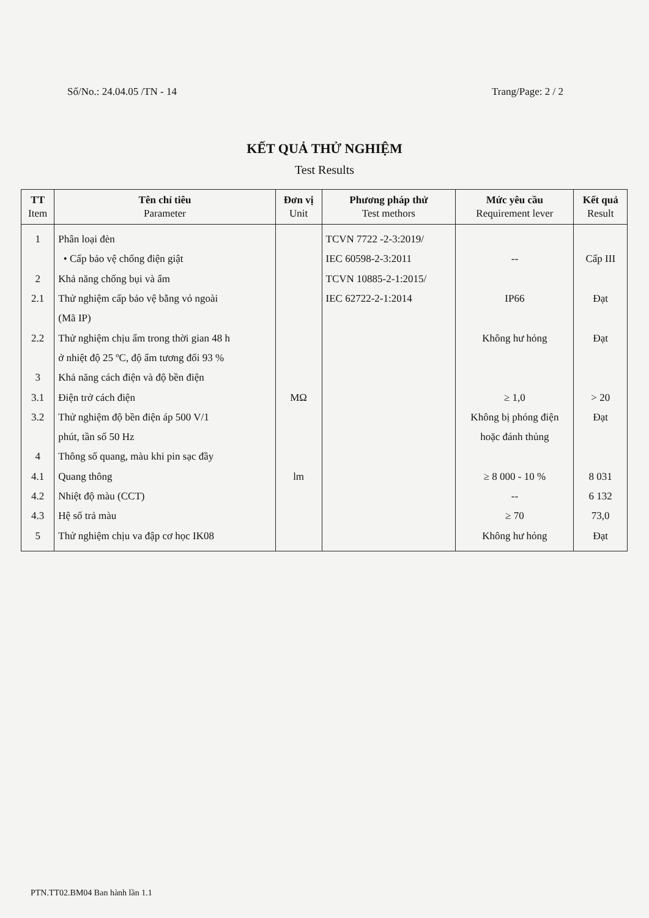Số/No.: 24.04.05 /TN - 14 Trang/Page: 2 / 2
KẾT QUẢ THỬ NGHIỆM
Test Results
| TT Item | Tên chỉ tiêu Parameter | Đơn vị Unit | Phương pháp thử Test methors | Mức yêu cầu Requirement lever | Kết quả Result |
| --- | --- | --- | --- | --- | --- |
| 1 2 2.1 2.2 3 3.1 3.2 4 4.1 4.2 4.3 5 | Phân loại đèn • Cấp bảo vệ chống điện giật Khả năng chống bụi và ẩm Thử nghiệm cấp bảo vệ bằng vỏ ngoài (Mã IP) Thử nghiệm chịu ẩm trong thời gian 48 h ở nhiệt độ 25 ºC, độ ẩm tương đối 93 % Khả năng cách điện và độ bền điện Điện trở cách điện Thử nghiệm độ bền điện áp 500 V/1 phút, tần số 50 Hz Thông số quang, màu khi pin sạc đầy Quang thông Nhiệt độ màu (CCT) Hệ số trả màu Thử nghiệm chịu va đập cơ học IK08 | MΩ lm | TCVN 7722 -2-3:2019/ IEC 60598-2-3:2011 TCVN 10885-2-1:2015/ IEC 62722-2-1:2014 | -- IP66 Không hư hỏng ≥ 1,0 Không bị phóng điện hoặc đánh thủng ≥ 8 000 - 10 % -- ≥ 70 Không hư hỏng | Cấp III Đạt Đạt > 20 Đạt 8 031 6 132 73,0 Đạt |
PTN.TT02.BM04 Ban hành lần 1.1